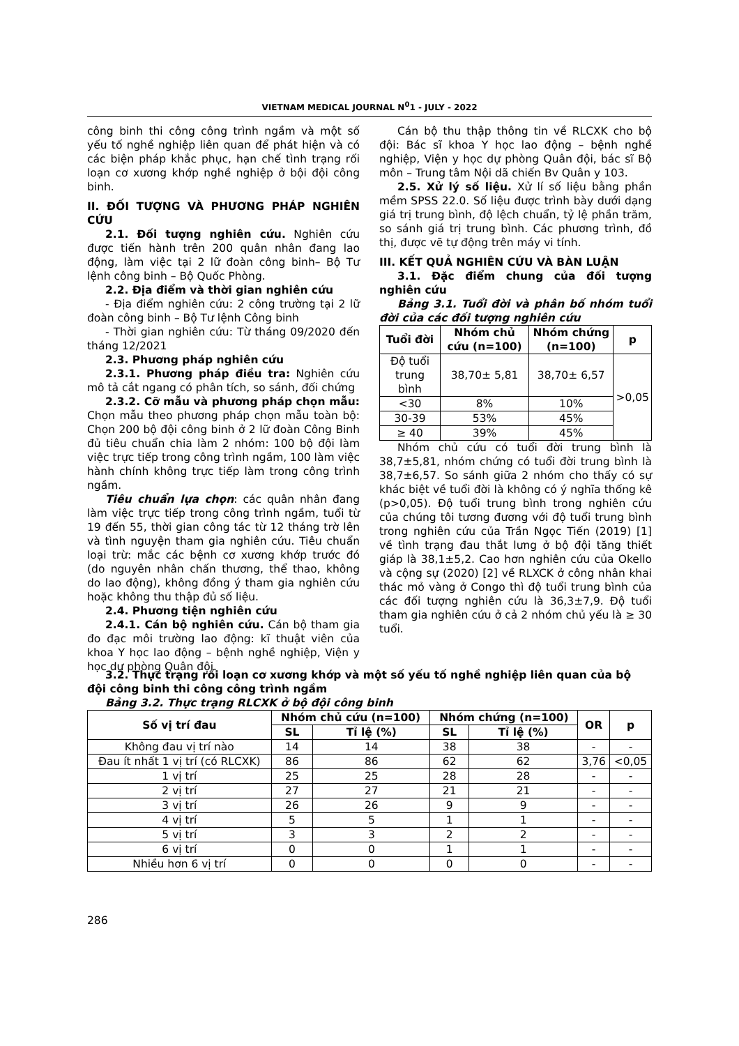VIETNAM MEDICAL JOURNAL N<sup>0</sup>1 - JULY - 2022
công binh thi công công trình ngầm và một số yếu tố nghề nghiệp liên quan để phát hiện và có các biện pháp khắc phục, hạn chế tình trạng rối loạn cơ xương khớp nghề nghiệp ở bội đội công binh.
II. ĐỐI TƯỢNG VÀ PHƯƠNG PHÁP NGHIÊN CỨU
2.1. Đối tượng nghiên cứu. Nghiên cứu được tiến hành trên 200 quân nhân đang lao động, làm việc tại 2 lữ đoàn công binh– Bộ Tư lệnh công binh – Bộ Quốc Phòng.
2.2. Địa điểm và thời gian nghiên cứu
- Địa điểm nghiên cứu: 2 công trường tại 2 lữ đoàn công binh – Bộ Tư lệnh Công binh
- Thời gian nghiên cứu: Từ tháng 09/2020 đến tháng 12/2021
2.3. Phương pháp nghiên cứu
2.3.1. Phương pháp điều tra: Nghiên cứu mô tả cắt ngang có phân tích, so sánh, đối chứng
2.3.2. Cỡ mẫu và phương pháp chọn mẫu: Chọn mẫu theo phương pháp chọn mẫu toàn bộ: Chọn 200 bộ đội công binh ở 2 lữ đoàn Công Binh đủ tiêu chuẩn chia làm 2 nhóm: 100 bộ đội làm việc trực tiếp trong công trình ngầm, 100 làm việc hành chính không trực tiếp làm trong công trình ngầm.
Tiêu chuẩn lựa chọn: các quân nhân đang làm việc trực tiếp trong công trình ngầm, tuổi từ 19 đến 55, thời gian công tác từ 12 tháng trờ lên và tình nguyện tham gia nghiên cứu. Tiêu chuẩn loại trừ: mắc các bệnh cơ xương khớp trước đó (do nguyên nhân chấn thương, thể thao, không do lao động), không đồng ý tham gia nghiên cứu hoặc không thu thập đủ số liệu.
2.4. Phương tiện nghiên cứu
2.4.1. Cán bộ nghiên cứu. Cán bộ tham gia đo đạc môi trường lao động: kĩ thuật viên của khoa Y học lao động – bệnh nghề nghiệp, Viện y học dự phòng Quân đội.
Cán bộ thu thập thông tin về RLCXK cho bộ đội: Bác sĩ khoa Y học lao động – bệnh nghề nghiệp, Viện y học dự phòng Quân đội, bác sĩ Bộ môn – Trung tâm Nội dã chiến Bv Quân y 103.
2.5. Xử lý số liệu. Xử lí số liệu bằng phần mềm SPSS 22.0. Số liệu được trình bày dưới dạng giá trị trung bình, độ lệch chuẩn, tỷ lệ phần trăm, so sánh giá trị trung bình. Các phương trình, đồ thị, được vẽ tự động trên máy vi tính.
III. KẾT QUẢ NGHIÊN CỨU VÀ BÀN LUẬN
3.1. Đặc điểm chung của đối tượng nghiên cứu
Bảng 3.1. Tuổi đời và phân bố nhóm tuổi đời của các đối tượng nghiên cứu
| Tuổi đời | Nhóm chủ cứu (n=100) | Nhóm chứng (n=100) | p |
| --- | --- | --- | --- |
| Độ tuổi trung bình | 38,70± 5,81 | 38,70± 6,57 | >0,05 |
| <30 | 8% | 10% | |
| 30-39 | 53% | 45% | |
| ≥ 40 | 39% | 45% | |
Nhóm chủ cứu có tuổi đời trung bình là 38,7±5,81, nhóm chứng có tuổi đời trung bình là 38,7±6,57. So sánh giữa 2 nhóm cho thấy có sự khác biệt về tuổi đời là không có ý nghĩa thống kê (p>0,05). Độ tuổi trung bình trong nghiên cứu của chúng tôi tương đương với độ tuổi trung bình trong nghiên cứu của Trần Ngọc Tiến (2019) [1] về tình trạng đau thắt lưng ở bộ đội tăng thiết giáp là 38,1±5,2. Cao hơn nghiên cứu của Okello và cộng sự (2020) [2] về RLXCK ở công nhân khai thác mỏ vàng ở Congo thì độ tuổi trung bình của các đối tượng nghiên cứu là 36,3±7,9. Độ tuổi tham gia nghiên cứu ở cả 2 nhóm chủ yếu là ≥ 30 tuổi.
3.2. Thực trạng rối loạn cơ xương khớp và một số yếu tố nghề nghiệp liên quan của bộ đội công binh thi công công trình ngầm
Bảng 3.2. Thực trạng RLCXK ở bộ đội công binh
| Số vị trí đau | Nhóm chủ cứu (n=100) | | Nhóm chứng (n=100) | | OR | p |
| --- | --- | --- | --- | --- | --- | --- |
| | SL | Tỉ lệ (%) | SL | Tỉ lệ (%) | | |
| Không đau vị trí nào | 14 | 14 | 38 | 38 | - | - |
| Đau ít nhất 1 vị trí (có RLCXK) | 86 | 86 | 62 | 62 | 3,76 | <0,05 |
| 1 vị trí | 25 | 25 | 28 | 28 | - | - |
| 2 vị trí | 27 | 27 | 21 | 21 | - | - |
| 3 vị trí | 26 | 26 | 9 | 9 | - | - |
| 4 vị trí | 5 | 5 | 1 | 1 | - | - |
| 5 vị trí | 3 | 3 | 2 | 2 | - | - |
| 6 vị trí | 0 | 0 | 1 | 1 | - | - |
| Nhiều hơn 6 vị trí | 0 | 0 | 0 | 0 | - | - |
286